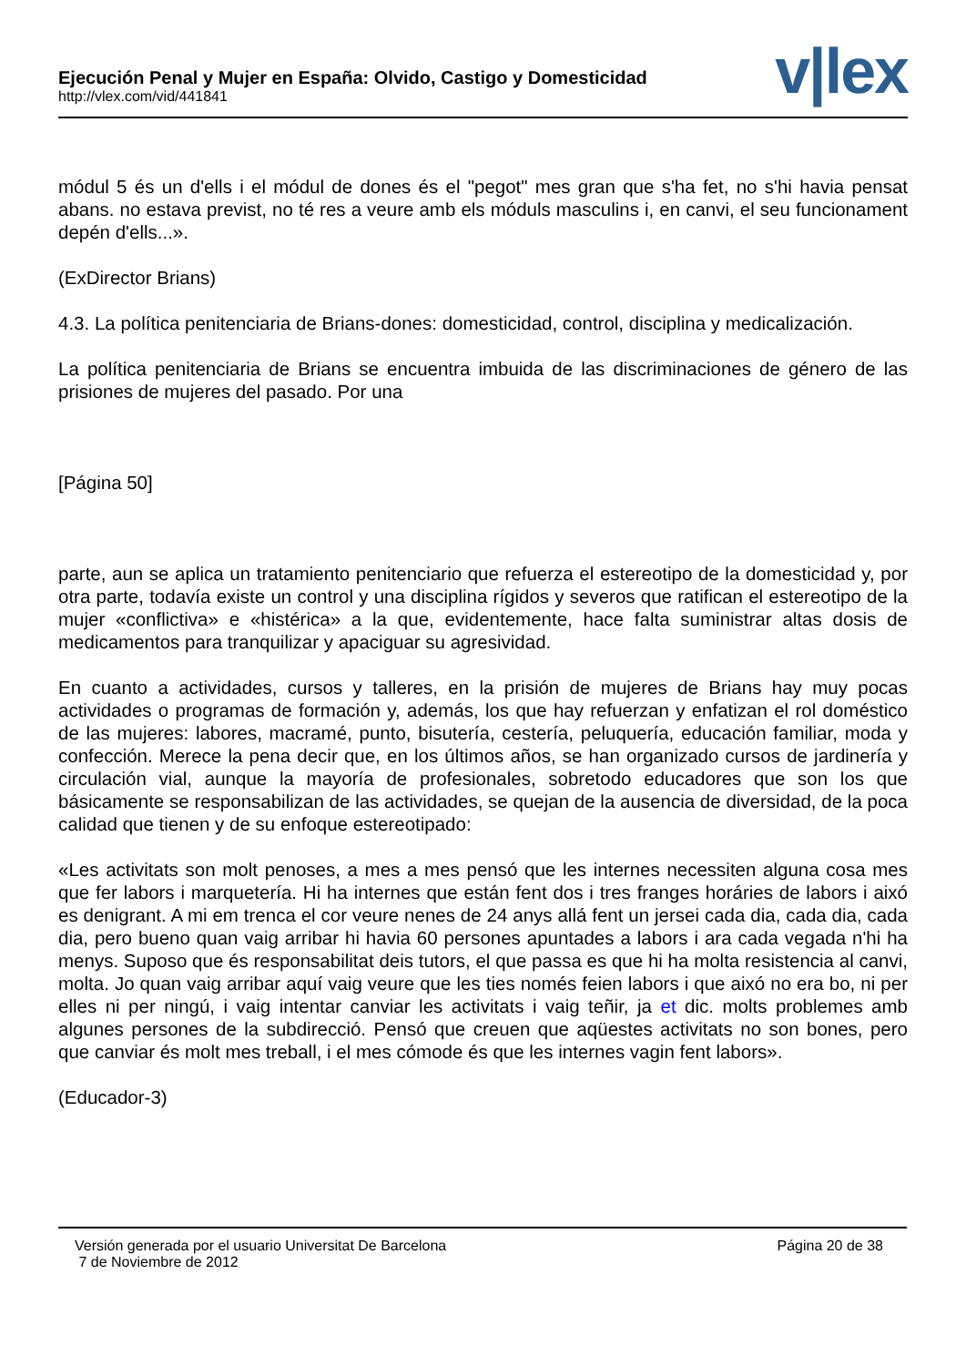Ejecución Penal y Mujer en España: Olvido, Castigo y Domesticidad
http://vlex.com/vid/441841
v|lex
módul 5 és un d'ells i el módul de dones és el "pegot" mes gran que s'ha fet, no s'hi havia pensat abans. no estava previst, no té res a veure amb els móduls masculins i, en canvi, el seu funcionament depén d'ells...».
(ExDirector Brians)
4.3. La política penitenciaria de Brians-dones: domesticidad, control, disciplina y medicalización.
La política penitenciaria de Brians se encuentra imbuida de las discriminaciones de género de las prisiones de mujeres del pasado. Por una
[Página 50]
parte, aun se aplica un tratamiento penitenciario que refuerza el estereotipo de la domesticidad y, por otra parte, todavía existe un control y una disciplina rígidos y severos que ratifican el estereotipo de la mujer «conflictiva» e «histérica» a la que, evidentemente, hace falta suministrar altas dosis de medicamentos para tranquilizar y apaciguar su agresividad.
En cuanto a actividades, cursos y talleres, en la prisión de mujeres de Brians hay muy pocas actividades o programas de formación y, además, los que hay refuerzan y enfatizan el rol doméstico de las mujeres: labores, macramé, punto, bisutería, cestería, peluquería, educación familiar, moda y confección. Merece la pena decir que, en los últimos años, se han organizado cursos de jardinería y circulación vial, aunque la mayoría de profesionales, sobretodo educadores que son los que básicamente se responsabilizan de las actividades, se quejan de la ausencia de diversidad, de la poca calidad que tienen y de su enfoque estereotipado:
«Les activitats son molt penoses, a mes a mes pensó que les internes necessiten alguna cosa mes que fer labors i marquetería. Hi ha internes que están fent dos i tres franges horáries de labors i aixó es denigrant. A mi em trenca el cor veure nenes de 24 anys allá fent un jersei cada dia, cada dia, cada dia, pero bueno quan vaig arribar hi havia 60 persones apuntades a labors i ara cada vegada n'hi ha menys. Suposo que és responsabilitat deis tutors, el que passa es que hi ha molta resistencia al canvi, molta. Jo quan vaig arribar aquí vaig veure que les ties només feien labors i que aixó no era bo, ni per elles ni per ningú, i vaig intentar canviar les activitats i vaig teñir, ja et dic. molts problemes amb algunes persones de la subdirecció. Pensó que creuen que aqüestes activitats no son bones, pero que canviar és molt mes treball, i el mes cómode és que les internes vagin fent labors».
(Educador-3)
Versión generada por el usuario Universitat De Barcelona
7 de Noviembre de 2012
Página 20 de 38